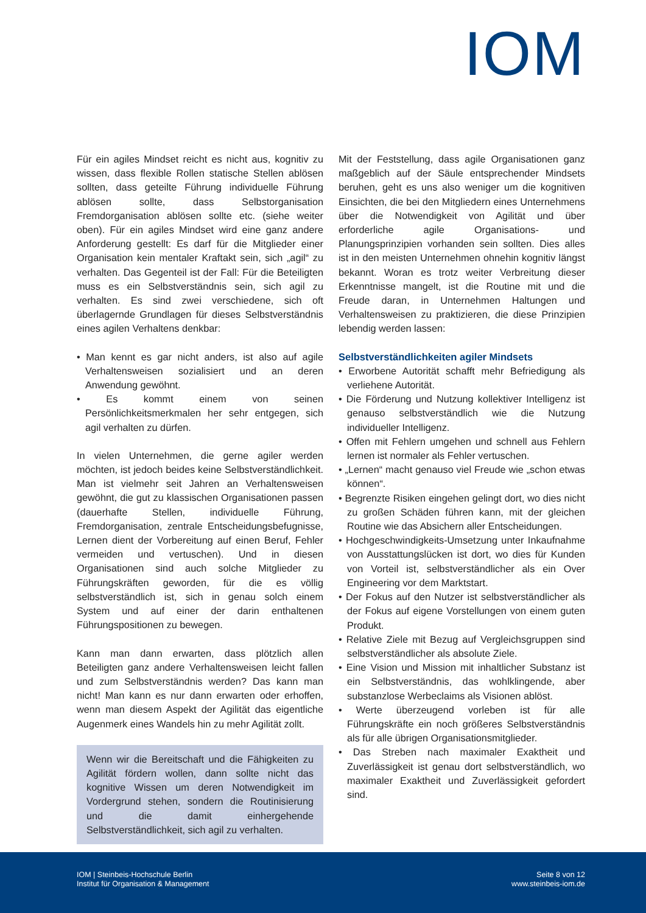IOM
Für ein agiles Mindset reicht es nicht aus, kognitiv zu wissen, dass flexible Rollen statische Stellen ablösen sollten, dass geteilte Führung individuelle Führung ablösen sollte, dass Selbstorganisation Fremdorganisation ablösen sollte etc. (siehe weiter oben). Für ein agiles Mindset wird eine ganz andere Anforderung gestellt: Es darf für die Mitglieder einer Organisation kein mentaler Kraftakt sein, sich „agil“ zu verhalten. Das Gegenteil ist der Fall: Für die Beteiligten muss es ein Selbstverständnis sein, sich agil zu verhalten. Es sind zwei verschiedene, sich oft überlagernde Grundlagen für dieses Selbstverständnis eines agilen Verhaltens denkbar:
• Man kennt es gar nicht anders, ist also auf agile Verhaltensweisen sozialisiert und an deren Anwendung gewöhnt.
• Es kommt einem von seinen Persönlichkeitsmerkmalen her sehr entgegen, sich agil verhalten zu dürfen.
In vielen Unternehmen, die gerne agiler werden möchten, ist jedoch beides keine Selbstverständlichkeit. Man ist vielmehr seit Jahren an Verhaltensweisen gewöhnt, die gut zu klassischen Organisationen passen (dauerhafte Stellen, individuelle Führung, Fremdorganisation, zentrale Entscheidungsbefugnisse, Lernen dient der Vorbereitung auf einen Beruf, Fehler vermeiden und vertuschen). Und in diesen Organisationen sind auch solche Mitglieder zu Führungskräften geworden, für die es völlig selbstverständlich ist, sich in genau solch einem System und auf einer der darin enthaltenen Führungspositionen zu bewegen.
Kann man dann erwarten, dass plötzlich allen Beteiligten ganz andere Verhaltensweisen leicht fallen und zum Selbstverständnis werden? Das kann man nicht! Man kann es nur dann erwarten oder erhoffen, wenn man diesem Aspekt der Agilität das eigentliche Augenmerk eines Wandels hin zu mehr Agilität zollt.
Wenn wir die Bereitschaft und die Fähigkeiten zu Agilität fördern wollen, dann sollte nicht das kognitive Wissen um deren Notwendigkeit im Vordergrund stehen, sondern die Routinisierung und die damit einhergehende Selbstverständlichkeit, sich agil zu verhalten.
Mit der Feststellung, dass agile Organisationen ganz maßgeblich auf der Säule entsprechender Mindsets beruhen, geht es uns also weniger um die kognitiven Einsichten, die bei den Mitgliedern eines Unternehmens über die Notwendigkeit von Agilität und über erforderliche agile Organisations- und Planungsprinzipien vorhanden sein sollten. Dies alles ist in den meisten Unternehmen ohnehin kognitiv längst bekannt. Woran es trotz weiter Verbreitung dieser Erkenntnisse mangelt, ist die Routine mit und die Freude daran, in Unternehmen Haltungen und Verhaltensweisen zu praktizieren, die diese Prinzipien lebendig werden lassen:
Selbstverständlichkeiten agiler Mindsets
• Erworbene Autorität schafft mehr Befriedigung als verliehene Autorität.
• Die Förderung und Nutzung kollektiver Intelligenz ist genauso selbstverständlich wie die Nutzung individueller Intelligenz.
• Offen mit Fehlern umgehen und schnell aus Fehlern lernen ist normaler als Fehler vertuschen.
• „Lernen“ macht genauso viel Freude wie „schon etwas können“.
• Begrenzte Risiken eingehen gelingt dort, wo dies nicht zu großen Schäden führen kann, mit der gleichen Routine wie das Absichern aller Entscheidungen.
• Hochgeschwindigkeits-Umsetzung unter Inkaufnahme von Ausstattungslücken ist dort, wo dies für Kunden von Vorteil ist, selbstverständlicher als ein Over Engineering vor dem Marktstart.
• Der Fokus auf den Nutzer ist selbstverständlicher als der Fokus auf eigene Vorstellungen von einem guten Produkt.
• Relative Ziele mit Bezug auf Vergleichsgruppen sind selbstverständlicher als absolute Ziele.
• Eine Vision und Mission mit inhaltlicher Substanz ist ein Selbstverständnis, das wohlklingende, aber substanzlose Werbeclaims als Visionen ablöst.
• Werte überzeugend vorleben ist für alle Führungskräfte ein noch größeres Selbstverständnis als für alle übrigen Organisationsmitglieder.
• Das Streben nach maximaler Exaktheit und Zuverlässigkeit ist genau dort selbstverständlich, wo maximaler Exaktheit und Zuverlässigkeit gefordert sind.
IOM | Steinbeis-Hochschule Berlin
Institut für Organisation & Management
Seite 8 von 12
www.steinbeis-iom.de